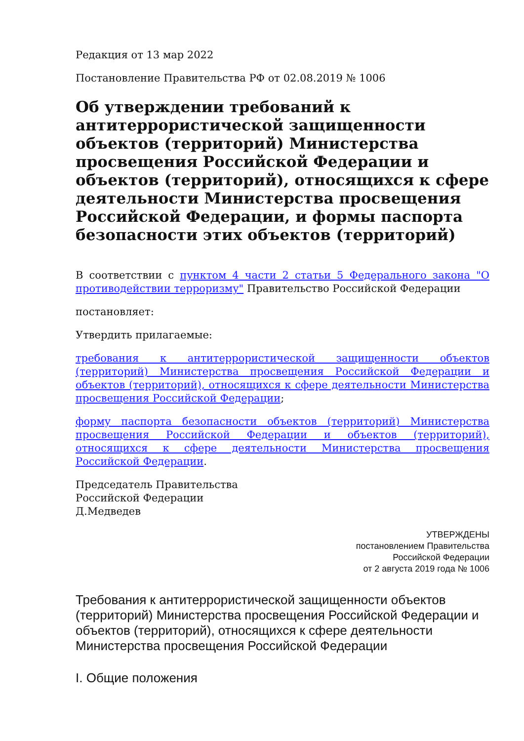Редакция от 13 мар 2022
Постановление Правительства РФ от 02.08.2019 № 1006
Об утверждении требований к антитеррористической защищенности объектов (территорий) Министерства просвещения Российской Федерации и объектов (территорий), относящихся к сфере деятельности Министерства просвещения Российской Федерации, и формы паспорта безопасности этих объектов (территорий)
В соответствии с пунктом 4 части 2 статьи 5 Федерального закона "О противодействии терроризму" Правительство Российской Федерации
постановляет:
Утвердить прилагаемые:
требования к антитеррористической защищенности объектов (территорий) Министерства просвещения Российской Федерации и объектов (территорий), относящихся к сфере деятельности Министерства просвещения Российской Федерации;
форму паспорта безопасности объектов (территорий) Министерства просвещения Российской Федерации и объектов (территорий), относящихся к сфере деятельности Министерства просвещения Российской Федерации.
Председатель Правительства
Российской Федерации
Д.Медведев
УТВЕРЖДЕНЫ
постановлением Правительства
Российской Федерации
от 2 августа 2019 года № 1006
Требования к антитеррористической защищенности объектов (территорий) Министерства просвещения Российской Федерации и объектов (территорий), относящихся к сфере деятельности Министерства просвещения Российской Федерации
I. Общие положения